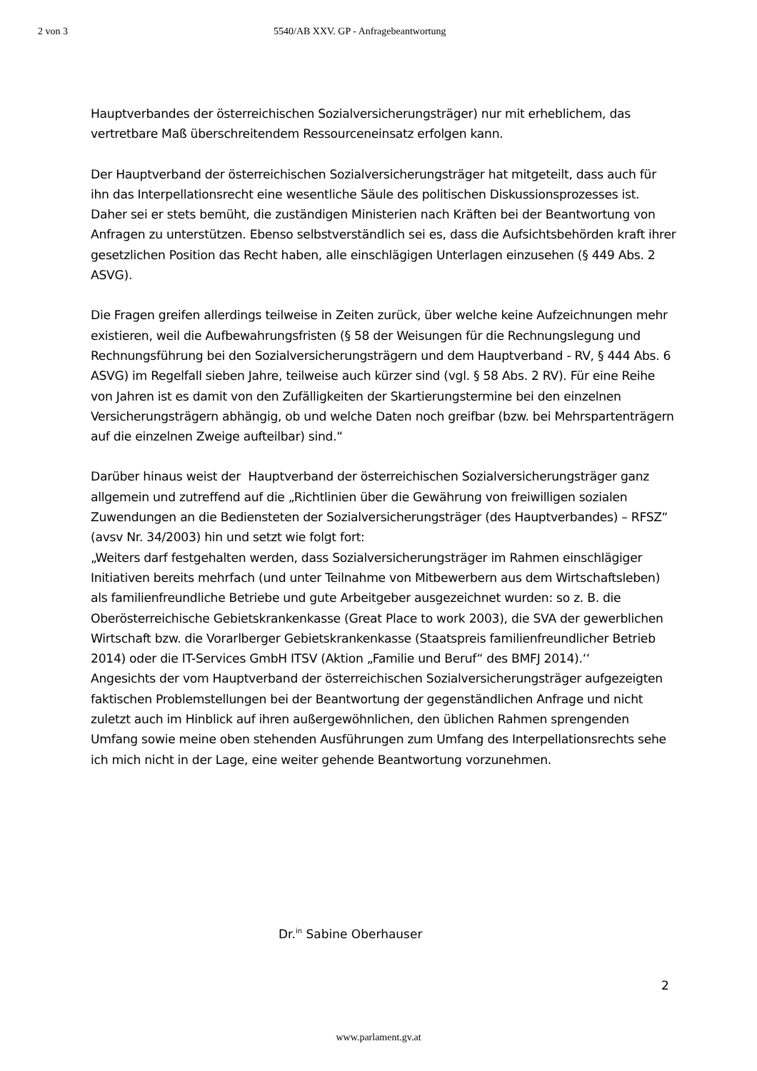2 von 3 5540/AB XXV. GP - Anfragebeantwortung
Hauptverbandes der österreichischen Sozialversicherungsträger) nur mit erheblichem, das vertretbare Maß überschreitendem Ressourceneinsatz erfolgen kann.
Der Hauptverband der österreichischen Sozialversicherungsträger hat mitgeteilt, dass auch für ihn das Interpellationsrecht eine wesentliche Säule des politischen Diskussionsprozesses ist. Daher sei er stets bemüht, die zuständigen Ministerien nach Kräften bei der Beantwortung von Anfragen zu unterstützen. Ebenso selbstverständlich sei es, dass die Aufsichtsbehörden kraft ihrer gesetzlichen Position das Recht haben, alle einschlägigen Unterlagen einzusehen (§ 449 Abs. 2 ASVG).
Die Fragen greifen allerdings teilweise in Zeiten zurück, über welche keine Aufzeichnungen mehr existieren, weil die Aufbewahrungsfristen (§ 58 der Weisungen für die Rechnungslegung und Rechnungsführung bei den Sozialversicherungsträgern und dem Hauptverband - RV, § 444 Abs. 6 ASVG) im Regelfall sieben Jahre, teilweise auch kürzer sind (vgl. § 58 Abs. 2 RV). Für eine Reihe von Jahren ist es damit von den Zufälligkeiten der Skartierungstermine bei den einzelnen Versicherungsträgern abhängig, ob und welche Daten noch greifbar (bzw. bei Mehrspartenträgern auf die einzelnen Zweige aufteilbar) sind.“
Darüber hinaus weist der Hauptverband der österreichischen Sozialversicherungsträger ganz allgemein und zutreffend auf die „Richtlinien über die Gewährung von freiwilligen sozialen Zuwendungen an die Bediensteten der Sozialversicherungsträger (des Hauptverbandes) – RFSZ“ (avsv Nr. 34/2003) hin und setzt wie folgt fort:
„Weiters darf festgehalten werden, dass Sozialversicherungsträger im Rahmen einschlägiger Initiativen bereits mehrfach (und unter Teilnahme von Mitbewerbern aus dem Wirtschaftsleben) als familienfreundliche Betriebe und gute Arbeitgeber ausgezeichnet wurden: so z. B. die Oberösterreichische Gebietskrankenkasse (Great Place to work 2003), die SVA der gewerblichen Wirtschaft bzw. die Vorarlberger Gebietskrankenkasse (Staatspreis familienfreundlicher Betrieb 2014) oder die IT-Services GmbH ITSV (Aktion „Familie und Beruf“ des BMFJ 2014).‘‘
Angesichts der vom Hauptverband der österreichischen Sozialversicherungsträger aufgezeigten faktischen Problemstellungen bei der Beantwortung der gegenständlichen Anfrage und nicht zuletzt auch im Hinblick auf ihren außergewöhnlichen, den üblichen Rahmen sprengenden Umfang sowie meine oben stehenden Ausführungen zum Umfang des Interpellationsrechts sehe ich mich nicht in der Lage, eine weiter gehende Beantwortung vorzunehmen.
Dr.<sup>in</sup> Sabine Oberhauser
2
www.parlament.gv.at